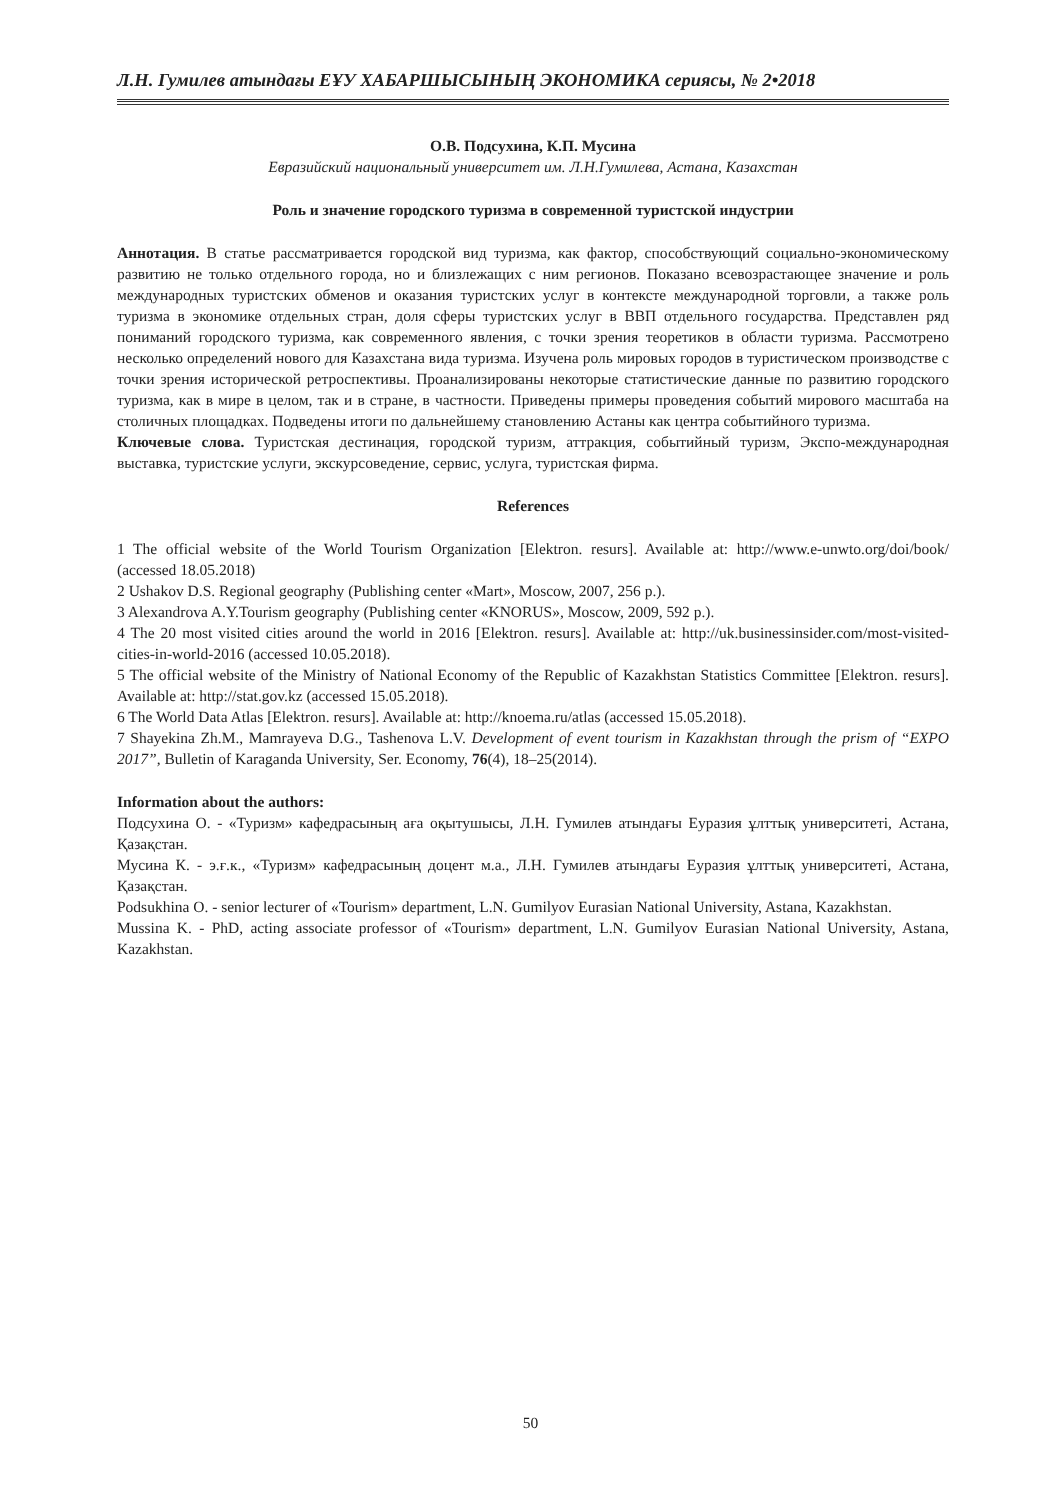Л.Н. Гумилев атындағы ЕҰУ ХАБАРШЫСЫНЫҢ ЭКОНОМИКА сериясы, № 2•2018
О.В. Подсухина, К.П. Мусина
Евразийский национальный университет им. Л.Н.Гумилева, Астана, Казахстан
Роль и значение городского туризма в современной туристской индустрии
Аннотация. В статье рассматривается городской вид туризма, как фактор, способствующий социально-экономическому развитию не только отдельного города, но и близлежащих с ним регионов. Показано всевозрастающее значение и роль международных туристских обменов и оказания туристских услуг в контексте международной торговли, а также роль туризма в экономике отдельных стран, доля сферы туристских услуг в ВВП отдельного государства. Представлен ряд пониманий городского туризма, как современного явления, с точки зрения теоретиков в области туризма. Рассмотрено несколько определений нового для Казахстана вида туризма. Изучена роль мировых городов в туристическом производстве с точки зрения исторической ретроспективы. Проанализированы некоторые статистические данные по развитию городского туризма, как в мире в целом, так и в стране, в частности. Приведены примеры проведения событий мирового масштаба на столичных площадках. Подведены итоги по дальнейшему становлению Астаны как центра событийного туризма.
Ключевые слова. Туристская дестинация, городской туризм, аттракция, событийный туризм, Экспо-международная выставка, туристские услуги, экскурсоведение, сервис, услуга, туристская фирма.
References
1 The official website of the World Tourism Organization [Elektron. resurs]. Available at: http://www.e-unwto.org/doi/book/ (accessed 18.05.2018)
2 Ushakov D.S. Regional geography (Publishing center «Mart», Moscow, 2007, 256 p.).
3 Alexandrova A.Y.Tourism geography (Publishing center «KNORUS», Moscow, 2009, 592 p.).
4 The 20 most visited cities around the world in 2016 [Elektron. resurs]. Available at: http://uk.businessinsider.com/most-visited-cities-in-world-2016 (accessed 10.05.2018).
5 The official website of the Ministry of National Economy of the Republic of Kazakhstan Statistics Committee [Elektron. resurs]. Available at: http://stat.gov.kz (accessed 15.05.2018).
6 The World Data Atlas [Elektron. resurs]. Available at: http://knoema.ru/atlas (accessed 15.05.2018).
7 Shayekina Zh.M., Mamrayeva D.G., Tashenova L.V. Development of event tourism in Kazakhstan through the prism of “EXPO 2017”, Bulletin of Karaganda University, Ser. Economy, 76(4), 18–25(2014).
Information about the authors:
Подсухина О. - «Туризм» кафедрасының аға оқытушысы, Л.Н. Гумилев атындағы Еуразия ұлттық университеті, Астана, Қазақстан.
Мусина К. - э.ғ.к., «Туризм» кафедрасының доцент м.а., Л.Н. Гумилев атындағы Еуразия ұлттық университеті, Астана, Қазақстан.
Podsukhina O. - senior lecturer of «Tourism» department, L.N. Gumilyov Eurasian National University, Astana, Kazakhstan.
Mussina K. - PhD, acting associate professor of «Tourism» department, L.N. Gumilyov Eurasian National University, Astana, Kazakhstan.
50